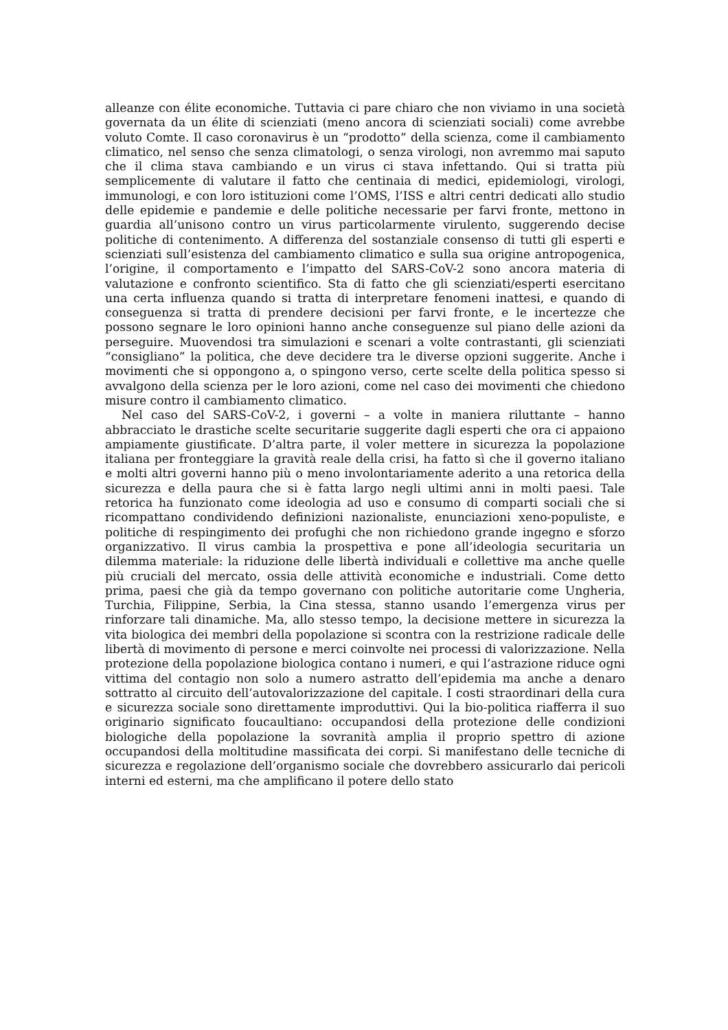alleanze con élite economiche. Tuttavia ci pare chiaro che non viviamo in una società governata da un élite di scienziati (meno ancora di scienziati sociali) come avrebbe voluto Comte. Il caso coronavirus è un “prodotto” della scienza, come il cambiamento climatico, nel senso che senza climatologi, o senza virologi, non avremmo mai saputo che il clima stava cambiando e un virus ci stava infettando. Qui si tratta più semplicemente di valutare il fatto che centinaia di medici, epidemiologi, virologi, immunologi, e con loro istituzioni come l’OMS, l’ISS e altri centri dedicati allo studio delle epidemie e pandemie e delle politiche necessarie per farvi fronte, mettono in guardia all’unisono contro un virus particolarmente virulento, suggerendo decise politiche di contenimento. A differenza del sostanziale consenso di tutti gli esperti e scienziati sull’esistenza del cambiamento climatico e sulla sua origine antropogenica, l’origine, il comportamento e l’impatto del SARS-CoV-2 sono ancora materia di valutazione e confronto scientifico. Sta di fatto che gli scienziati/esperti esercitano una certa influenza quando si tratta di interpretare fenomeni inattesi, e quando di conseguenza si tratta di prendere decisioni per farvi fronte, e le incertezze che possono segnare le loro opinioni hanno anche conseguenze sul piano delle azioni da perseguire. Muovendosi tra simulazioni e scenari a volte contrastanti, gli scienziati “consigliano” la politica, che deve decidere tra le diverse opzioni suggerite. Anche i movimenti che si oppongono a, o spingono verso, certe scelte della politica spesso si avvalgono della scienza per le loro azioni, come nel caso dei movimenti che chiedono misure contro il cambiamento climatico.
Nel caso del SARS-CoV-2, i governi – a volte in maniera riluttante – hanno abbracciato le drastiche scelte securitarie suggerite dagli esperti che ora ci appaiono ampiamente giustificate. D’altra parte, il voler mettere in sicurezza la popolazione italiana per fronteggiare la gravità reale della crisi, ha fatto sì che il governo italiano e molti altri governi hanno più o meno involontariamente aderito a una retorica della sicurezza e della paura che si è fatta largo negli ultimi anni in molti paesi. Tale retorica ha funzionato come ideologia ad uso e consumo di comparti sociali che si ricompattano condividendo definizioni nazionaliste, enunciazioni xeno-populiste, e politiche di respingimento dei profughi che non richiedono grande ingegno e sforzo organizzativo. Il virus cambia la prospettiva e pone all’ideologia securitaria un dilemma materiale: la riduzione delle libertà individuali e collettive ma anche quelle più cruciali del mercato, ossia delle attività economiche e industriali. Come detto prima, paesi che già da tempo governano con politiche autoritarie come Ungheria, Turchia, Filippine, Serbia, la Cina stessa, stanno usando l’emergenza virus per rinforzare tali dinamiche. Ma, allo stesso tempo, la decisione mettere in sicurezza la vita biologica dei membri della popolazione si scontra con la restrizione radicale delle libertà di movimento di persone e merci coinvolte nei processi di valorizzazione. Nella protezione della popolazione biologica contano i numeri, e qui l’astrazione riduce ogni vittima del contagio non solo a numero astratto dell’epidemia ma anche a denaro sottratto al circuito dell’autovalorizzazione del capitale. I costi straordinari della cura e sicurezza sociale sono direttamente improduttivi. Qui la bio-politica riafferra il suo originario significato foucaultiano: occupandosi della protezione delle condizioni biologiche della popolazione la sovranità amplia il proprio spettro di azione occupandosi della moltitudine massificata dei corpi. Si manifestano delle tecniche di sicurezza e regolazione dell’organismo sociale che dovrebbero assicurarlo dai pericoli interni ed esterni, ma che amplificano il potere dello stato